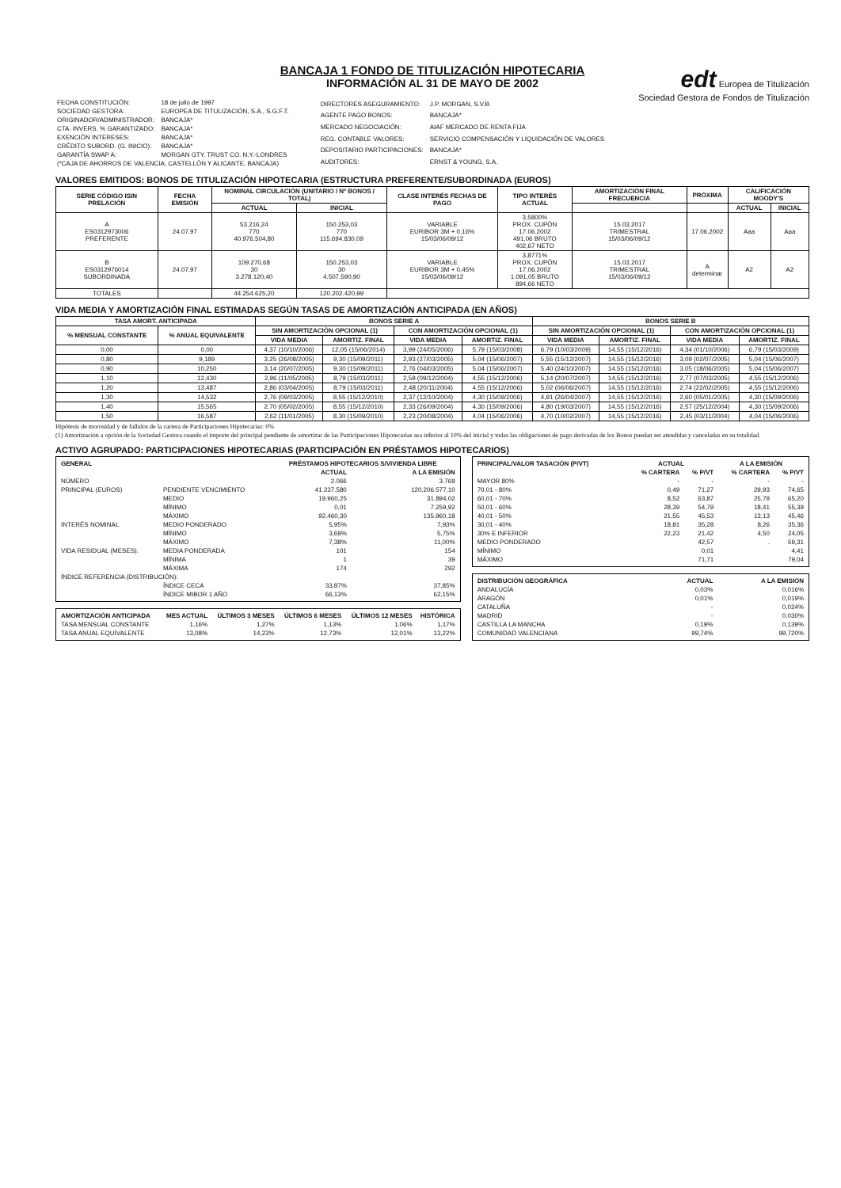BANCAJA 1 FONDO DE TITULIZACIÓN HIPOTECARIA
INFORMACIÓN AL 31 DE MAYO DE 2002
edt Europea de Titulización
Sociedad Gestora de Fondos de Titulización
| FECHA CONSTITUCIÓN: | 18 de julio de 1997 |
| SOCIEDAD GESTORA: | EUROPEA DE TITULIZACIÓN, S.A., S.G.F.T. |
| ORIGINADOR/ADMINISTRADOR: | BANCAJA* |
| CTA. INVERS. % GARANTIZADO: | BANCAJA* |
| EXENCIÓN INTERESES: | BANCAJA* |
| CRÉDITO SUBORD. (G. INICIO): | BANCAJA* |
| GARANTÍA SWAP A: | MORGAN GTY. TRUST CO. N.Y.-LONDRES |
| (*CAJA DE AHORROS DE VALENCIA, CASTELLÓN Y ALICANTE, BANCAJA) | |
| DIRECTORES ASEGURAMIENTO: | J.P. MORGAN, S.V.B. |
| AGENTE PAGO BONOS: | BANCAJA* |
| MERCADO NEGOCIACIÓN: | AIAF MERCADO DE RENTA FIJA |
| REG. CONTABLE VALORES: | SERVICIO COMPENSACIÓN Y LIQUIDACIÓN DE VALORES |
| DEPOSITARIO PARTICIPACIONES: | BANCAJA* |
| AUDITORES: | ERNST & YOUNG, S.A. |
VALORES EMITIDOS: BONOS DE TITULIZACIÓN HIPOTECARIA (ESTRUCTURA PREFERENTE/SUBORDINADA (EUROS)
| SERIE CÓDIGO ISIN PRELACIÓN | FECHA EMISIÓN | NOMINAL CIRCULACIÓN (UNITARIO / Nº BONOS / TOTAL) | | CLASE INTERÉS FECHAS DE PAGO | TIPO INTERÉS ACTUAL | AMORTIZACIÓN FINAL FRECUENCIA | PRÓXIMA | CALIFICACIÓN MOODY'S | |
| --- | --- | --- | --- | --- | --- | --- | --- | --- | --- |
| | | ACTUAL | INICIAL | | | | | ACTUAL | INICIAL |
| A ES0312973006 PREFERENTE | 24.07.97 | 53.216,24 770 40.976.504,80 | 150.253,03 770 115.694.830,09 | VARIABLE EURIBOR 3M + 0,16% 15/03/06/09/12 | 3,5800% PROX. CUPÓN 17.06.2002 491,06 BRUTO 402,67 NETO | 15.03.2017 TRIMESTRAL 15/03/06/09/12 | 17.06.2002 | Aaa | Aaa |
| B ES0312976014 SUBORDINADA | 24.07.97 | 109.270,68 30 3.278.120,40 | 150.253,03 30 4.507.590,90 | VARIABLE EURIBOR 3M + 0,45% 15/03/06/09/12 | 3,8771% PROX. CUPÓN 17.06.2002 1.091,05 BRUTO 894,66 NETO | 15.03.2017 TRIMESTRAL 15/03/06/09/12 | A determinar | A2 | A2 |
| TOTALES | | 44.254.625,20 | 120.202.420,99 | | | | | | |
VIDA MEDIA Y AMORTIZACIÓN FINAL ESTIMADAS SEGÚN TASAS DE AMORTIZACIÓN ANTICIPADA (EN AÑOS)
| TASA AMORT. ANTICIPADA | | BONOS SERIE A | | | | BONOS SERIE B | | | |
| --- | --- | --- | --- | --- | --- | --- | --- | --- | --- |
| % MENSUAL CONSTANTE | % ANUAL EQUIVALENTE | SIN AMORTIZACIÓN OPCIONAL (1) | | CON AMORTIZACIÓN OPCIONAL (1) | | SIN AMORTIZACIÓN OPCIONAL (1) | | CON AMORTIZACIÓN OPCIONAL (1) | |
| | | VIDA MEDIA | AMORTIZ. FINAL | VIDA MEDIA | AMORTIZ. FINAL | VIDA MEDIA | AMORTIZ. FINAL | VIDA MEDIA | AMORTIZ. FINAL |
| 0,00 | 0,00 | 4,37 (10/10/2006) | 12,05 (15/06/2014) | 3,99 (24/05/2006) | 5,79 (15/03/2008) | 6,79 (10/03/2009) | 14,55 (15/12/2016) | 4,34 (01/10/2006) | 6,79 (15/03/2009) |
| 0,80 | 9,189 | 3,25 (26/08/2005) | 9,30 (15/09/2011) | 2,93 (27/03/2005) | 5,04 (15/06/2007) | 5,55 (15/12/2007) | 14,55 (15/12/2016) | 3,09 (02/07/2005) | 5,04 (15/06/2007) |
| 0,90 | 10,250 | 3,14 (20/07/2005) | 9,30 (15/09/2011) | 2,76 (04/03/2005) | 5,04 (15/06/2007) | 5,40 (24/10/2007) | 14,55 (15/12/2016) | 3,05 (18/06/2005) | 5,04 (15/06/2007) |
| 1,10 | 12,430 | 2,96 (11/05/2005) | 8,79 (15/03/2011) | 2,59 (09/12/2004) | 4,55 (15/12/2006) | 5,14 (20/07/2007) | 14,55 (15/12/2016) | 2,77 (07/03/2005) | 4,55 (15/12/2006) |
| 1,20 | 13,487 | 2,86 (03/04/2005) | 8,79 (15/03/2011) | 2,48 (20/11/2004) | 4,55 (15/12/2006) | 5,02 (06/06/2007) | 14,55 (15/12/2016) | 2,74 (22/02/2005) | 4,55 (15/12/2006) |
| 1,30 | 14,532 | 2,76 (09/03/2005) | 8,55 (15/12/2010) | 2,37 (12/10/2004) | 4,30 (15/09/2006) | 4,91 (26/04/2007) | 14,55 (15/12/2016) | 2,60 (05/01/2005) | 4,30 (15/09/2006) |
| 1,40 | 15,565 | 2,70 (05/02/2005) | 8,55 (15/12/2010) | 2,33 (26/09/2004) | 4,30 (15/09/2006) | 4,80 (19/03/2007) | 14,55 (15/12/2016) | 2,57 (25/12/2004) | 4,30 (15/09/2006) |
| 1,50 | 16,587 | 2,62 (11/01/2005) | 8,30 (15/09/2010) | 2,23 (20/08/2004) | 4,04 (15/06/2006) | 4,70 (10/02/2007) | 14,55 (15/12/2016) | 2,45 (03/11/2004) | 4,04 (15/06/2006) |
Hipótesis de morosidad y de fallidos de la cartera de Participaciones Hipotecarias: 0%
(1) Amortización a opción de la Sociedad Gestora cuando el importe del principal pendiente de amortizar de las Participaciones Hipotecarias sea inferior al 10% del inicial y todas las obligaciones de pago derivadas de los Bonos puedan ser atendidas y canceladas en su totalidad.
ACTIVO AGRUPADO: PARTICIPACIONES HIPOTECARIAS (PARTICIPACIÓN EN PRÉSTAMOS HIPOTECARIOS)
| GENERAL | | PRÉSTAMOS HIPOTECARIOS S/VIVIENDA LIBRE | |
| --- | --- | --- | --- |
| | | ACTUAL | A LA EMISIÓN |
| NÚMERO | | 2.066 | 3.769 |
| PRINCIPAL (EUROS) | PENDIENTE VENCIMIENTO | 41.237.580 | 120.206.577,10 |
| | MEDIO | 19.960,25 | 31.894,02 |
| | MÍNIMO | 0,01 | 7.259,92 |
| | MÁXIMO | 92.460,30 | 135.960,18 |
| INTERÉS NOMINAL | MEDIO PONDERADO | 5,95% | 7,93% |
| | MÍNIMO | 3,69% | 5,75% |
| | MÁXIMO | 7,38% | 11,00% |
| VIDA RESIDUAL (MESES): | MEDIA PONDERADA | 101 | 154 |
| | MÍNIMA | 1 | 39 |
| | MÁXIMA | 174 | 292 |
| ÍNDICE REFERENCIA (DISTRIBUCIÓN): | | | |
| | ÍNDICE CECA | 33,87% | 37,85% |
| | ÍNDICE MIBOR 1 AÑO | 66,13% | 62,15% |
| AMORTIZACIÓN ANTICIPADA | MES ACTUAL | ÚLTIMOS 3 MESES | ÚLTIMOS 6 MESES | ÚLTIMOS 12 MESES | HISTÓRICA |
| --- | --- | --- | --- | --- | --- |
| TASA MENSUAL CONSTANTE | 1,16% | 1,27% | 1,13% | 1,06% | 1,17% |
| TASA ANUAL EQUIVALENTE | 13,08% | 14,23% | 12,73% | 12,01% | 13,22% |
| PRINCIPAL/VALOR TASACIÓN (P/VT) | ACTUAL | | A LA EMISIÓN | |
| --- | --- | --- | --- | --- |
| | % CARTERA | % P/VT | % CARTERA | % P/VT |
| MAYOR 80% | - | - | - | - |
| 70,01 - 80% | 0,49 | 71,27 | 29,93 | 74,65 |
| 60,01 - 70% | 8,52 | 63,87 | 25,79 | 65,20 |
| 50,01 - 60% | 28,39 | 54,79 | 18,41 | 55,39 |
| 40,01 - 50% | 21,55 | 45,53 | 13,13 | 45,46 |
| 30,01 - 40% | 18,81 | 35,28 | 8,26 | 35,36 |
| 30% E INFERIOR | 22,23 | 21,42 | 4,50 | 24,05 |
| MEDIO PONDERADO | | 42,57 | . | 59,31 |
| MÍNIMO | | 0,01 | | 4,41 |
| MÁXIMO | | 71,71 | | 79,04 |
| DISTRIBUCIÓN GEOGRÁFICA | ACTUAL | A LA EMISIÓN |
| --- | --- | --- |
| ANDALUCÍA | 0,03% | 0,016% |
| ARAGÓN | 0,01% | 0,019% |
| CATALUÑA | - | 0,024% |
| MADRID | - | 0,030% |
| CASTILLA LA MANCHA | 0,19% | 0,139% |
| COMUNIDAD VALENCIANA | 99,74% | 99,720% |